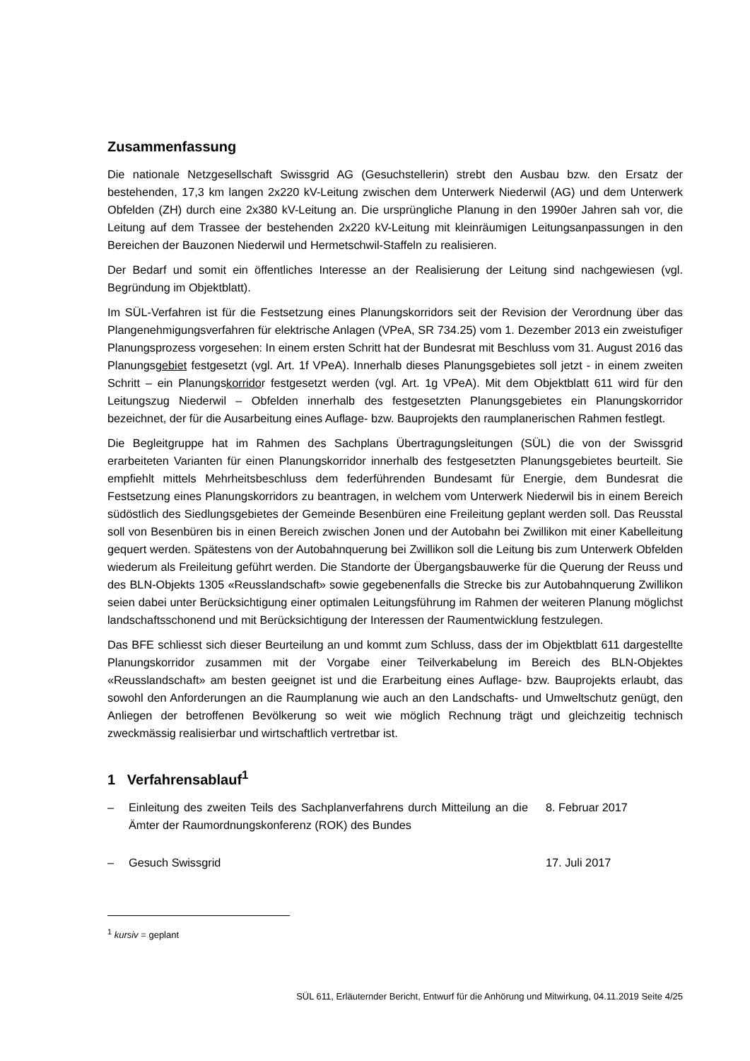Zusammenfassung
Die nationale Netzgesellschaft Swissgrid AG (Gesuchstellerin) strebt den Ausbau bzw. den Ersatz der bestehenden, 17,3 km langen 2x220 kV-Leitung zwischen dem Unterwerk Niederwil (AG) und dem Unterwerk Obfelden (ZH) durch eine 2x380 kV-Leitung an. Die ursprüngliche Planung in den 1990er Jahren sah vor, die Leitung auf dem Trassee der bestehenden 2x220 kV-Leitung mit kleinräumigen Leitungsanpassungen in den Bereichen der Bauzonen Niederwil und Hermetschwil-Staffeln zu reali­sieren.
Der Bedarf und somit ein öffentliches Interesse an der Realisierung der Leitung sind nachgewiesen (vgl. Begründung im Objektblatt).
Im SÜL-Verfahren ist für die Festsetzung eines Planungskorridors seit der Revision der Verordnung über das Plangenehmigungsverfahren für elektrische Anlagen (VPeA, SR 734.25) vom 1. Dezember 2013 ein zweistufiger Planungsprozess vorgesehen: In einem ersten Schritt hat der Bundesrat mit Beschluss vom 31. August 2016 das Planungsgebiet festgesetzt (vgl. Art. 1f VPeA). Innerhalb dieses Planungsgebietes soll jetzt - in einem zweiten Schritt – ein Planungskorridor festgesetzt werden (vgl. Art. 1g VPeA). Mit dem Objektblatt 611 wird für den Leitungszug Niederwil – Obfelden innerhalb des festgesetzten Planungsgebietes ein Planungskorridor bezeichnet, der für die Ausarbeitung eines Auf­lage- bzw. Bauprojekts den raumplanerischen Rahmen festlegt.
Die Begleitgruppe hat im Rahmen des Sachplans Übertragungsleitungen (SÜL) die von der Swissgrid erarbeiteten Varianten für einen Planungskorridor innerhalb des festgesetzten Planungsgebietes beur­teilt. Sie empfiehlt mittels Mehrheitsbeschluss dem federführenden Bundesamt für Energie, dem Bun­desrat die Festsetzung eines Planungskorridors zu beantragen, in welchem vom Unterwerk Niederwil bis in einem Bereich südöstlich des Siedlungsgebietes der Gemeinde Besenbüren eine Freileitung geplant werden soll. Das Reusstal soll von Besenbüren bis in einen Bereich zwischen Jonen und der Autobahn bei Zwillikon mit einer Kabelleitung gequert werden. Spätestens von der Autobahnquerung bei Zwillikon soll die Leitung bis zum Unterwerk Obfelden wiederum als Freileitung geführt werden. Die Standorte der Übergangsbauwerke für die Querung der Reuss und des BLN-Objekts 1305 «Reusslandschaft» sowie gegebenenfalls die Strecke bis zur Autobahnquerung Zwillikon seien dabei unter Berücksichtigung einer optimalen Leitungsführung im Rahmen der weiteren Planung möglichst landschaftsschonend und mit Berücksichtigung der Interessen der Raumentwicklung festzulegen.
Das BFE schliesst sich dieser Beurteilung an und kommt zum Schluss, dass der im Objektblatt 611 dargestellte Planungskorridor zusammen mit der Vorgabe einer Teilverkabelung im Bereich des BLN-Objektes «Reusslandschaft» am besten geeignet ist und die Erarbeitung eines Auflage- bzw. Baupro­jekts erlaubt, das sowohl den Anforderungen an die Raumplanung wie auch an den Landschafts- und Umweltschutz genügt, den Anliegen der betroffenen Bevölkerung so weit wie möglich Rechnung trägt und gleichzeitig technisch zweckmässig realisierbar und wirtschaftlich vertretbar ist.
1 Verfahrensablauf<sup>1</sup>
– Einleitung des zweiten Teils des Sachplanverfahrens durch Mitteilung an die Ämter der Raumordnungskonferenz (ROK) des Bundes 8. Februar 2017
– Gesuch Swissgrid 17. Juli 2017
<sup>1</sup> kursiv = geplant
SÜL 611, Erläuternder Bericht, Entwurf für die Anhörung und Mitwirkung, 04.11.2019 Seite 4/25